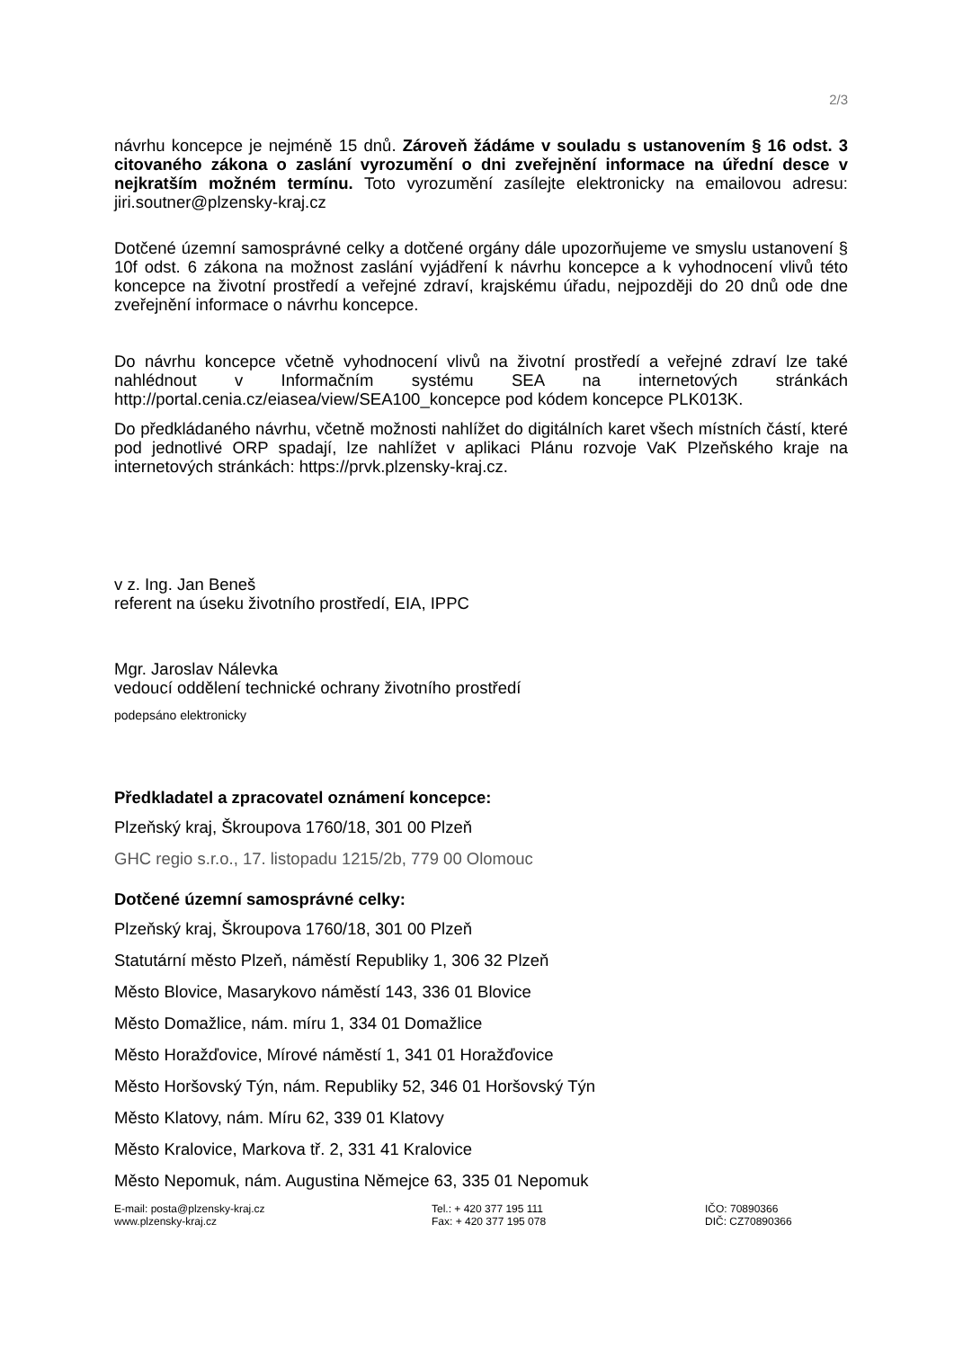2/3
návrhu koncepce je nejméně 15 dnů. Zároveň žádáme v souladu s ustanovením § 16 odst. 3 citovaného zákona o zaslání vyrozumění o dni zveřejnění informace na úřední desce v nejkratším možném termínu. Toto vyrozumění zasílejte elektronicky na emailovou adresu: jiri.soutner@plzensky-kraj.cz
Dotčené územní samosprávné celky a dotčené orgány dále upozorňujeme ve smyslu ustanovení § 10f odst. 6 zákona na možnost zaslání vyjádření k návrhu koncepce a k vyhodnocení vlivů této koncepce na životní prostředí a veřejné zdraví, krajskému úřadu, nejpozději do 20 dnů ode dne zveřejnění informace o návrhu koncepce.
Do návrhu koncepce včetně vyhodnocení vlivů na životní prostředí a veřejné zdraví lze také nahlédnout v Informačním systému SEA na internetových stránkách http://portal.cenia.cz/eiasea/view/SEA100_koncepce pod kódem koncepce PLK013K.
Do předkládaného návrhu, včetně možnosti nahlížet do digitálních karet všech místních částí, které pod jednotlivé ORP spadají, lze nahlížet v aplikaci Plánu rozvoje VaK Plzeňského kraje na internetových stránkách: https://prvk.plzensky-kraj.cz.
v z. Ing. Jan Beneš
referent na úseku životního prostředí, EIA, IPPC
Mgr. Jaroslav Nálevka
vedoucí oddělení technické ochrany životního prostředí
podepsáno elektronicky
Předkladatel a zpracovatel oznámení koncepce:
Plzeňský kraj, Škroupova 1760/18, 301 00 Plzeň
GHC regio s.r.o., 17. listopadu 1215/2b, 779 00 Olomouc
Dotčené územní samosprávné celky:
Plzeňský kraj, Škroupova 1760/18, 301 00 Plzeň
Statutární město Plzeň, náměstí Republiky 1, 306 32 Plzeň
Město Blovice, Masarykovo náměstí 143, 336 01 Blovice
Město Domažlice, nám. míru 1, 334 01 Domažlice
Město Horažďovice, Mírové náměstí 1, 341 01 Horažďovice
Město Horšovský Týn, nám. Republiky 52, 346 01 Horšovský Týn
Město Klatovy, nám. Míru 62, 339 01 Klatovy
Město Kralovice, Markova tř. 2, 331 41 Kralovice
Město Nepomuk, nám. Augustina Němejce 63, 335 01 Nepomuk
E-mail: posta@plzensky-kraj.cz
www.plzensky-kraj.cz
Tel.: + 420 377 195 111
Fax: + 420 377 195 078
IČO: 70890366
DIČ: CZ70890366